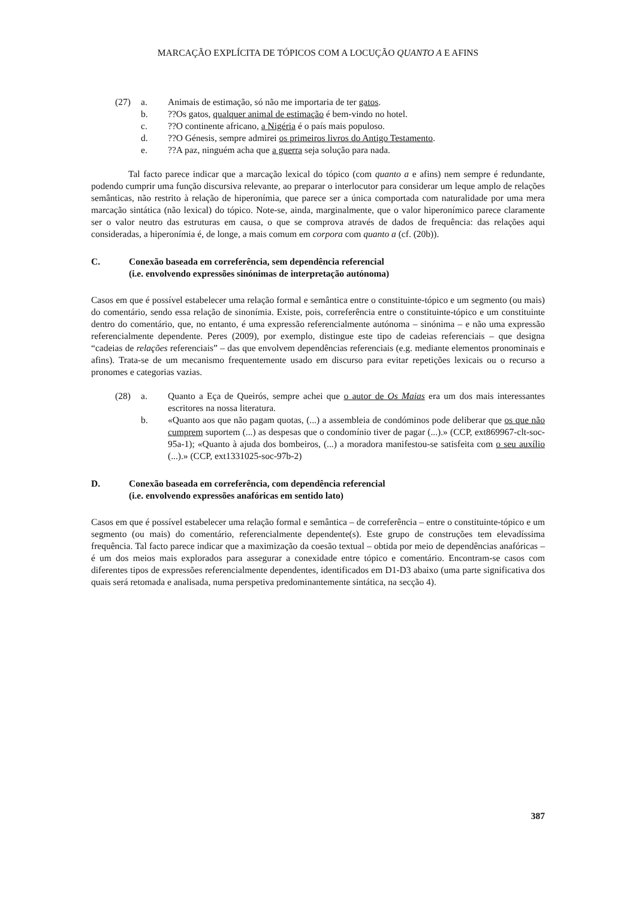MARCAÇÃO EXPLÍCITA DE TÓPICOS COM A LOCUÇÃO QUANTO A E AFINS
(27) a. Animais de estimação, só não me importaria de ter gatos.
b.??Os gatos, qualquer animal de estimação é bem-vindo no hotel.
c. ??O continente africano, a Nigéria é o país mais populoso.
d.??O Génesis, sempre admirei os primeiros livros do Antigo Testamento.
e.??A paz, ninguém acha que a guerra seja solução para nada.
Tal facto parece indicar que a marcação lexical do tópico (com quanto a e afins) nem sempre é redundante, podendo cumprir uma função discursiva relevante, ao preparar o interlocutor para considerar um leque amplo de relações semânticas, não restrito à relação de hiperonímia, que parece ser a única comportada com naturalidade por uma mera marcação sintática (não lexical) do tópico. Note-se, ainda, marginalmente, que o valor hiperonímico parece claramente ser o valor neutro das estruturas em causa, o que se comprova através de dados de frequência: das relações aqui consideradas, a hiperonímia é, de longe, a mais comum em corpora com quanto a (cf. (20b)).
C. Conexão baseada em correferência, sem dependência referencial
(i.e. envolvendo expressões sinónimas de interpretação autónoma)
Casos em que é possível estabelecer uma relação formal e semântica entre o constituinte-tópico e um segmento (ou mais) do comentário, sendo essa relação de sinonímia. Existe, pois, correferência entre o constituinte-tópico e um constituinte dentro do comentário, que, no entanto, é uma expressão referencialmente autónoma – sinónima – e não uma expressão referencialmente dependente. Peres (2009), por exemplo, distingue este tipo de cadeias referenciais – que designa “cadeias de relações referenciais” – das que envolvem dependências referenciais (e.g. mediante elementos pronominais e afins). Trata-se de um mecanismo frequentemente usado em discurso para evitar repetições lexicais ou o recurso a pronomes e categorias vazias.
(28) a. Quanto a Eça de Queirós, sempre achei que o autor de Os Maias era um dos mais interessantes escritores na nossa literatura.
b. «Quanto aos que não pagam quotas, (...) a assembleia de condóminos pode deliberar que os que não cumprem suportem (...) as despesas que o condomínio tiver de pagar (...).» (CCP, ext869967-clt-soc-95a-1); «Quanto à ajuda dos bombeiros, (...) a moradora manifestou-se satisfeita com o seu auxílio (...).» (CCP, ext1331025-soc-97b-2)
D. Conexão baseada em correferência, com dependência referencial
(i.e. envolvendo expressões anafóricas em sentido lato)
Casos em que é possível estabelecer uma relação formal e semântica – de correferência – entre o constituinte-tópico e um segmento (ou mais) do comentário, referencialmente dependente(s). Este grupo de construções tem elevadíssima frequência. Tal facto parece indicar que a maximização da coesão textual – obtida por meio de dependências anafóricas – é um dos meios mais explorados para assegurar a conexidade entre tópico e comentário. Encontram-se casos com diferentes tipos de expressões referencialmente dependentes, identificados em D1-D3 abaixo (uma parte significativa dos quais será retomada e analisada, numa perspetiva predominantemente sintática, na secção 4).
387